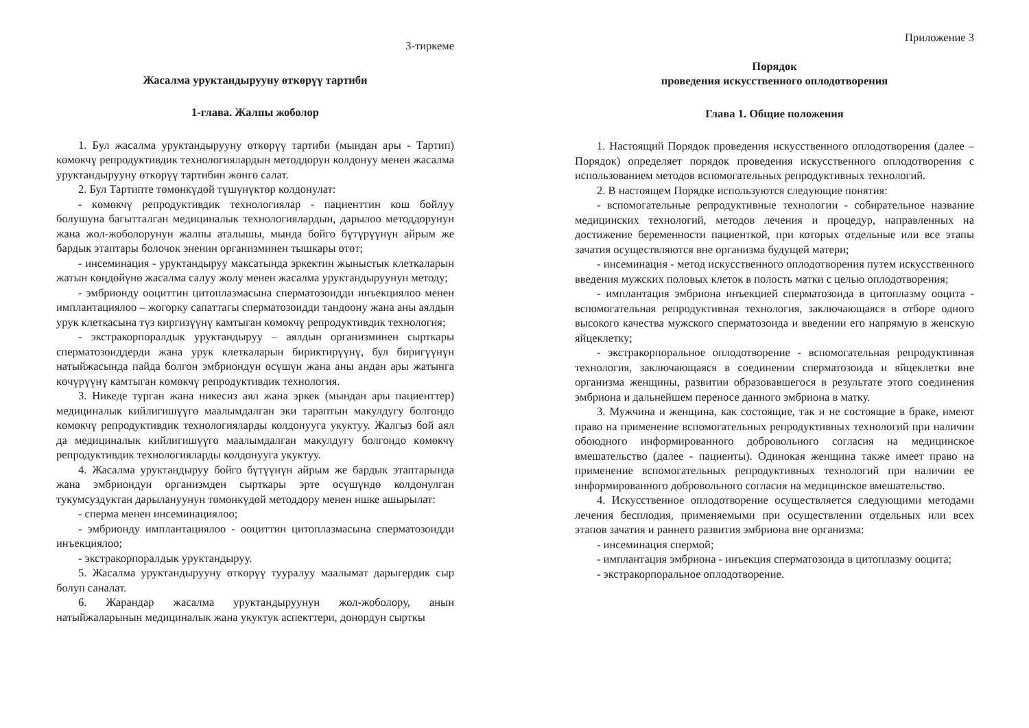3-тиркеме
Жасалма уруктандырууну өткөрүү тартиби
1-глава. Жалпы жоболор
1. Бул жасалма уруктандырууну өткөрүү тартиби (мындан ары - Тартип) көмөкчү репродуктивдик технологиялардын методдорун колдонуу менен жасалма уруктандырууну өткөрүү тартибин жөнгө салат.
2. Бул Тартипте төмөнкүдөй түшүнүктөр колдонулат:
- көмөкчү репродуктивдик технологиялар - пациенттин кош бойлуу болушуна багытталган медициналык технологиялардын, дарылоо методдорунун жана жол-жоболорунун жалпы аталышы, мында бойго бүтүрүүнүн айрым же бардык этаптары болочок эненин организминен тышкары өтөт;
- инсеминация - уруктандыруу максатында эркектин жыныстык клеткаларын жатын көңдөйүнө жасалма салуу жолу менен жасалма уруктандыруунун методу;
- эмбрионду ооциттин цитоплазмасына сперматозоидди инъекциялоо менен имплантациялоо – жогорку сапаттагы сперматозоидди тандоону жана аны аялдын урук клеткасына түз киргизүүнү камтыган көмөкчү репродуктивдик технология;
- экстракорпоралдык уруктандыруу – аялдын организминен сырткары сперматозоиддерди жана урук клеткаларын бириктирүүнү, бул биригүүнүн натыйжасында пайда болгон эмбриондун өсүшүн жана аны андан ары жатынга көчүрүүнү камтыган көмөкчү репродуктивдик технология.
3. Никеде турган жана никесиз аял жана эркек (мындан ары пациенттер) медициналык кийлигишүүгө маалымдалган эки тараптын макулдугу болгондо көмөкчү репродуктивдик технологияларды колдонууга укуктуу. Жалгыз бой аял да медициналык кийлигишүүгө маалымдалган макулдугу болгондо көмөкчү репродуктивдик технологияларды колдонууга укуктуу.
4. Жасалма уруктандыруу бойго бүтүүнүн айрым же бардык этаптарында жана эмбриондун организмден сырткары эрте өсүшүндө колдонулган тукумсуздуктан дарылануунун төмөнкүдөй методдору менен ишке ашырылат:
- сперма менен инсеминациялоо;
- эмбрионду имплантациялоо - ооциттин цитоплазмасына сперматозоидди инъекциялоо;
- экстракорпоралдык уруктандыруу.
5. Жасалма уруктандырууну өткөрүү тууралуу маалымат дарыгердик сыр болуп саналат.
6. Жарандар жасалма уруктандыруунун жол-жоболору, анын натыйжаларынын медициналык жана укуктук аспекттери, донордун сырткы
Приложение 3
Порядок
проведения искусственного оплодотворения
Глава 1. Общие положения
1. Настоящий Порядок проведения искусственного оплодотворения (далее – Порядок) определяет порядок проведения искусственного оплодотворения с использованием методов вспомогательных репродуктивных технологий.
2. В настоящем Порядке используются следующие понятия:
- вспомогательные репродуктивные технологии - собирательное название медицинских технологий, методов лечения и процедур, направленных на достижение беременности пациенткой, при которых отдельные или все этапы зачатия осуществляются вне организма будущей матери;
- инсеминация - метод искусственного оплодотворения путем искусственного введения мужских половых клеток в полость матки с целью оплодотворения;
- имплантация эмбриона инъекцией сперматозоида в цитоплазму ооцита - вспомогательная репродуктивная технология, заключающаяся в отборе одного высокого качества мужского сперматозоида и введении его напрямую в женскую яйцеклетку;
- экстракорпоральное оплодотворение - вспомогательная репродуктивная технология, заключающаяся в соединении сперматозоида и яйцеклетки вне организма женщины, развитии образовавшегося в результате этого соединения эмбриона и дальнейшем переносе данного эмбриона в матку.
3. Мужчина и женщина, как состоящие, так и не состоящие в браке, имеют право на применение вспомогательных репродуктивных технологий при наличии обоюдного информированного добровольного согласия на медицинское вмешательство (далее - пациенты). Одинокая женщина также имеет право на применение вспомогательных репродуктивных технологий при наличии ее информированного добровольного согласия на медицинское вмешательство.
4. Искусственное оплодотворение осуществляется следующими методами лечения бесплодия, применяемыми при осуществлении отдельных или всех этапов зачатия и раннего развития эмбриона вне организма:
- инсеминация спермой;
- имплантация эмбриона - инъекция сперматозоида в цитоплазму ооцита;
- экстракорпоральное оплодотворение.